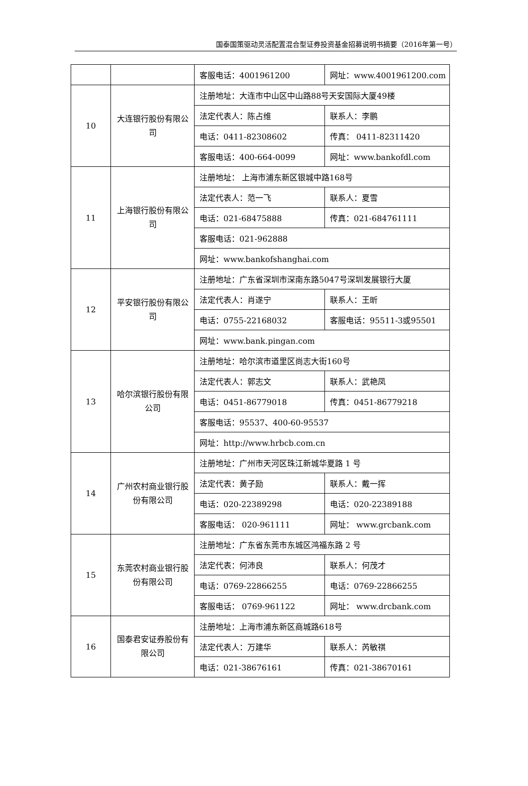国泰国策驱动灵活配置混合型证券投资基金招募说明书摘要（2016年第一号）
| | | 客服电话：4001961200 | 网址：www.4001961200.com |
| 10 | 大连银行股份有限公司 | 注册地址：大连市中山区中山路88号天安国际大厦49楼 | |
| | | 法定代表人：陈占维 | 联系人：李鹏 |
| | | 电话：0411-82308602 | 传真： 0411-82311420 |
| | | 客服电话：400-664-0099 | 网址：www.bankofdl.com |
| 11 | 上海银行股份有限公司 | 注册地址： 上海市浦东新区银城中路168号 | |
| | | 法定代表人：范一飞 | 联系人：夏雪 |
| | | 电话：021-68475888 | 传真：021-684761111 |
| | | 客服电话：021-962888 | |
| | | 网址：www.bankofshanghai.com | |
| 12 | 平安银行股份有限公司 | 注册地址：广东省深圳市深南东路5047号深圳发展银行大厦 | |
| | | 法定代表人：肖遂宁 | 联系人：王昕 |
| | | 电话：0755-22168032 | 客服电话：95511-3或95501 |
| | | 网址：www.bank.pingan.com | |
| 13 | 哈尔滨银行股份有限公司 | 注册地址：哈尔滨市道里区尚志大街160号 | |
| | | 法定代表人：郭志文 | 联系人：武艳凤 |
| | | 电话：0451-86779018 | 传真：0451-86779218 |
| | | 客服电话：95537、400-60-95537 | |
| | | 网址：http://www.hrbcb.com.cn | |
| 14 | 广州农村商业银行股份有限公司 | 注册地址：广州市天河区珠江新城华夏路 1 号 | |
| | | 法定代表：黄子励 | 联系人：戴一挥 |
| | | 电话：020-22389298 | 电话：020-22389188 |
| | | 客服电话： 020-961111 | 网址： www.grcbank.com |
| 15 | 东莞农村商业银行股份有限公司 | 注册地址：广东省东莞市东城区鸿福东路 2 号 | |
| | | 法定代表：何沛良 | 联系人：何茂才 |
| | | 电话：0769-22866255 | 电话：0769-22866255 |
| | | 客服电话： 0769-961122 | 网址： www.drcbank.com |
| 16 | 国泰君安证券股份有限公司 | 注册地址：上海市浦东新区商城路618号 | |
| | | 法定代表人：万建华 | 联系人：芮敏祺 |
| | | 电话：021-38676161 | 传真：021-38670161 |